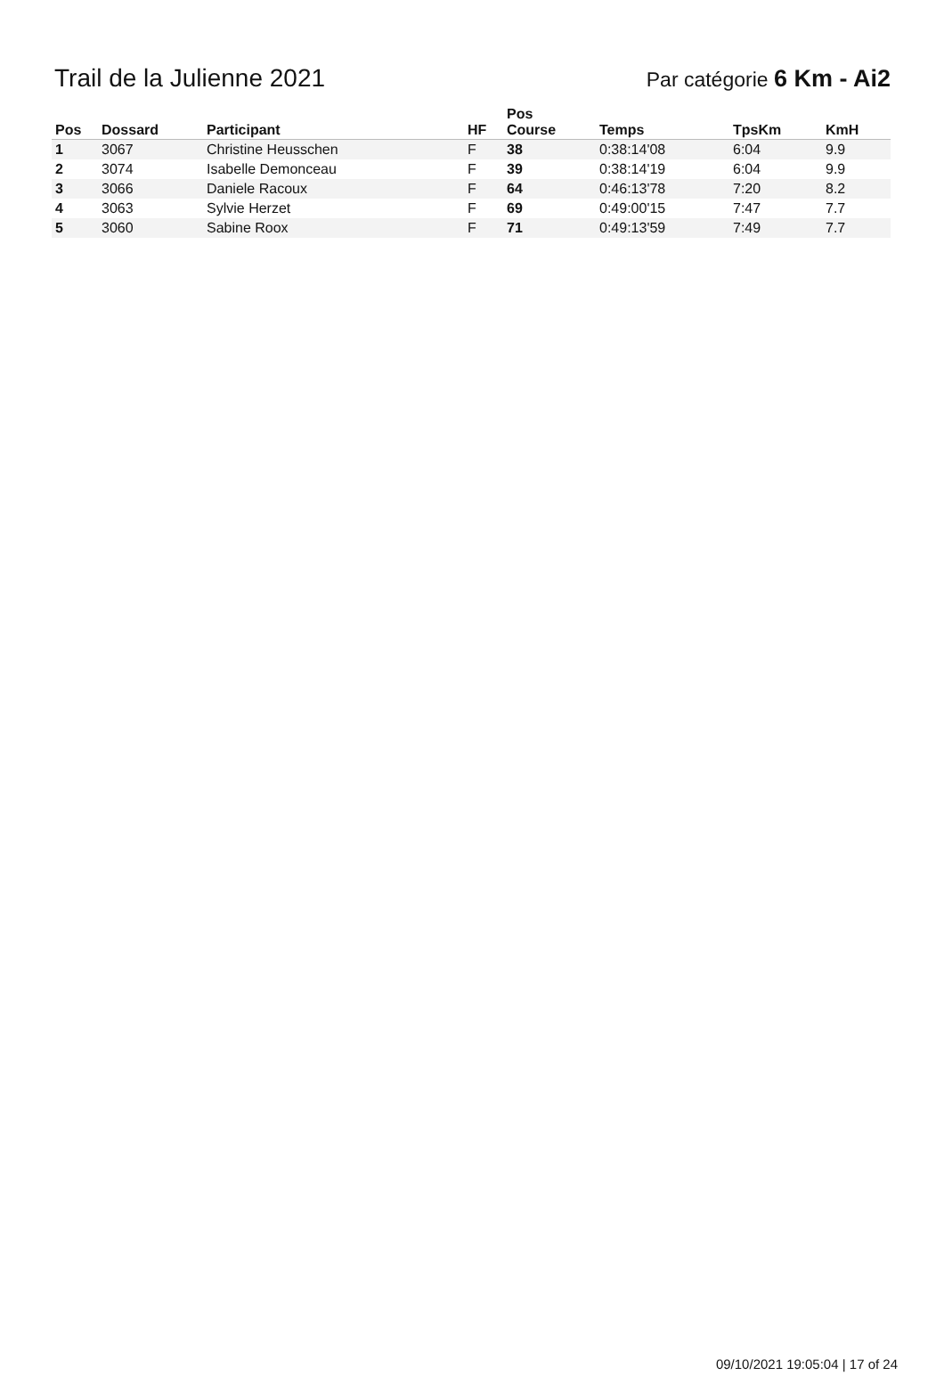Trail de la Julienne 2021
Par catégorie 6 Km - Ai2
| Pos | Dossard | Participant | HF | Pos Course | Temps | TpsKm | KmH |
| --- | --- | --- | --- | --- | --- | --- | --- |
| 1 | 3067 | Christine Heusschen | F | 38 | 0:38:14'08 | 6:04 | 9.9 |
| 2 | 3074 | Isabelle Demonceau | F | 39 | 0:38:14'19 | 6:04 | 9.9 |
| 3 | 3066 | Daniele Racoux | F | 64 | 0:46:13'78 | 7:20 | 8.2 |
| 4 | 3063 | Sylvie Herzet | F | 69 | 0:49:00'15 | 7:47 | 7.7 |
| 5 | 3060 | Sabine Roox | F | 71 | 0:49:13'59 | 7:49 | 7.7 |
09/10/2021 19:05:04 | 17 of 24